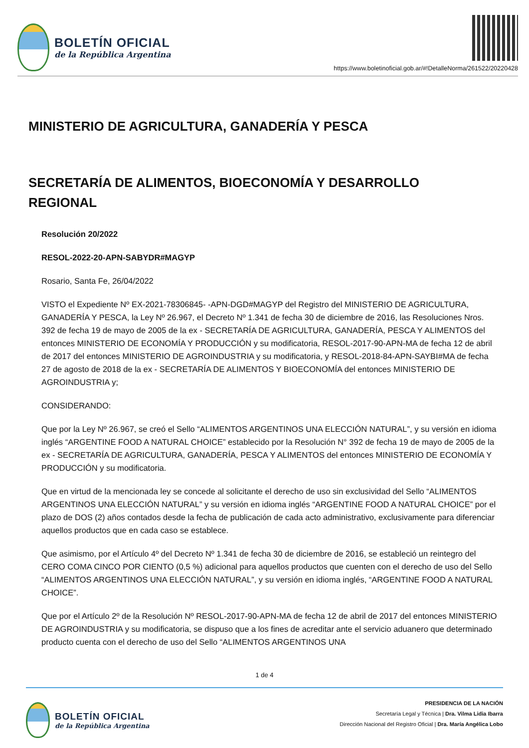BOLETÍN OFICIAL
de la República Argentina
https://www.boletinoficial.gob.ar/#!DetalleNorma/261522/20220428
MINISTERIO DE AGRICULTURA, GANADERÍA Y PESCA
SECRETARÍA DE ALIMENTOS, BIOECONOMÍA Y DESARROLLO REGIONAL
Resolución 20/2022
RESOL-2022-20-APN-SABYDR#MAGYP
Rosario, Santa Fe, 26/04/2022
VISTO el Expediente Nº EX-2021-78306845- -APN-DGD#MAGYP del Registro del MINISTERIO DE AGRICULTURA, GANADERÍA Y PESCA, la Ley Nº 26.967, el Decreto Nº 1.341 de fecha 30 de diciembre de 2016, las Resoluciones Nros. 392 de fecha 19 de mayo de 2005 de la ex - SECRETARÍA DE AGRICULTURA, GANADERÍA, PESCA Y ALIMENTOS del entonces MINISTERIO DE ECONOMÍA Y PRODUCCIÓN y su modificatoria, RESOL-2017-90-APN-MA de fecha 12 de abril de 2017 del entonces MINISTERIO DE AGROINDUSTRIA y su modificatoria, y RESOL-2018-84-APN-SAYBI#MA de fecha 27 de agosto de 2018 de la ex - SECRETARÍA DE ALIMENTOS Y BIOECONOMÍA del entonces MINISTERIO DE AGROINDUSTRIA y;
CONSIDERANDO:
Que por la Ley Nº 26.967, se creó el Sello “ALIMENTOS ARGENTINOS UNA ELECCIÓN NATURAL”, y su versión en idioma inglés “ARGENTINE FOOD A NATURAL CHOICE” establecido por la Resolución N° 392 de fecha 19 de mayo de 2005 de la ex - SECRETARÍA DE AGRICULTURA, GANADERÍA, PESCA Y ALIMENTOS del entonces MINISTERIO DE ECONOMÍA Y PRODUCCIÓN y su modificatoria.
Que en virtud de la mencionada ley se concede al solicitante el derecho de uso sin exclusividad del Sello “ALIMENTOS ARGENTINOS UNA ELECCIÓN NATURAL” y su versión en idioma inglés “ARGENTINE FOOD A NATURAL CHOICE” por el plazo de DOS (2) años contados desde la fecha de publicación de cada acto administrativo, exclusivamente para diferenciar aquellos productos que en cada caso se establece.
Que asimismo, por el Artículo 4º del Decreto Nº 1.341 de fecha 30 de diciembre de 2016, se estableció un reintegro del CERO COMA CINCO POR CIENTO (0,5 %) adicional para aquellos productos que cuenten con el derecho de uso del Sello “ALIMENTOS ARGENTINOS UNA ELECCIÓN NATURAL”, y su versión en idioma inglés, “ARGENTINE FOOD A NATURAL CHOICE”.
Que por el Artículo 2º de la Resolución Nº RESOL-2017-90-APN-MA de fecha 12 de abril de 2017 del entonces MINISTERIO DE AGROINDUSTRIA y su modificatoria, se dispuso que a los fines de acreditar ante el servicio aduanero que determinado producto cuenta con el derecho de uso del Sello “ALIMENTOS ARGENTINOS UNA
1 de 4
BOLETÍN OFICIAL
de la República Argentina
PRESIDENCIA DE LA NACIÓN
Secretaría Legal y Técnica | Dra. Vilma Lidia Ibarra
Dirección Nacional del Registro Oficial | Dra. María Angélica Lobo